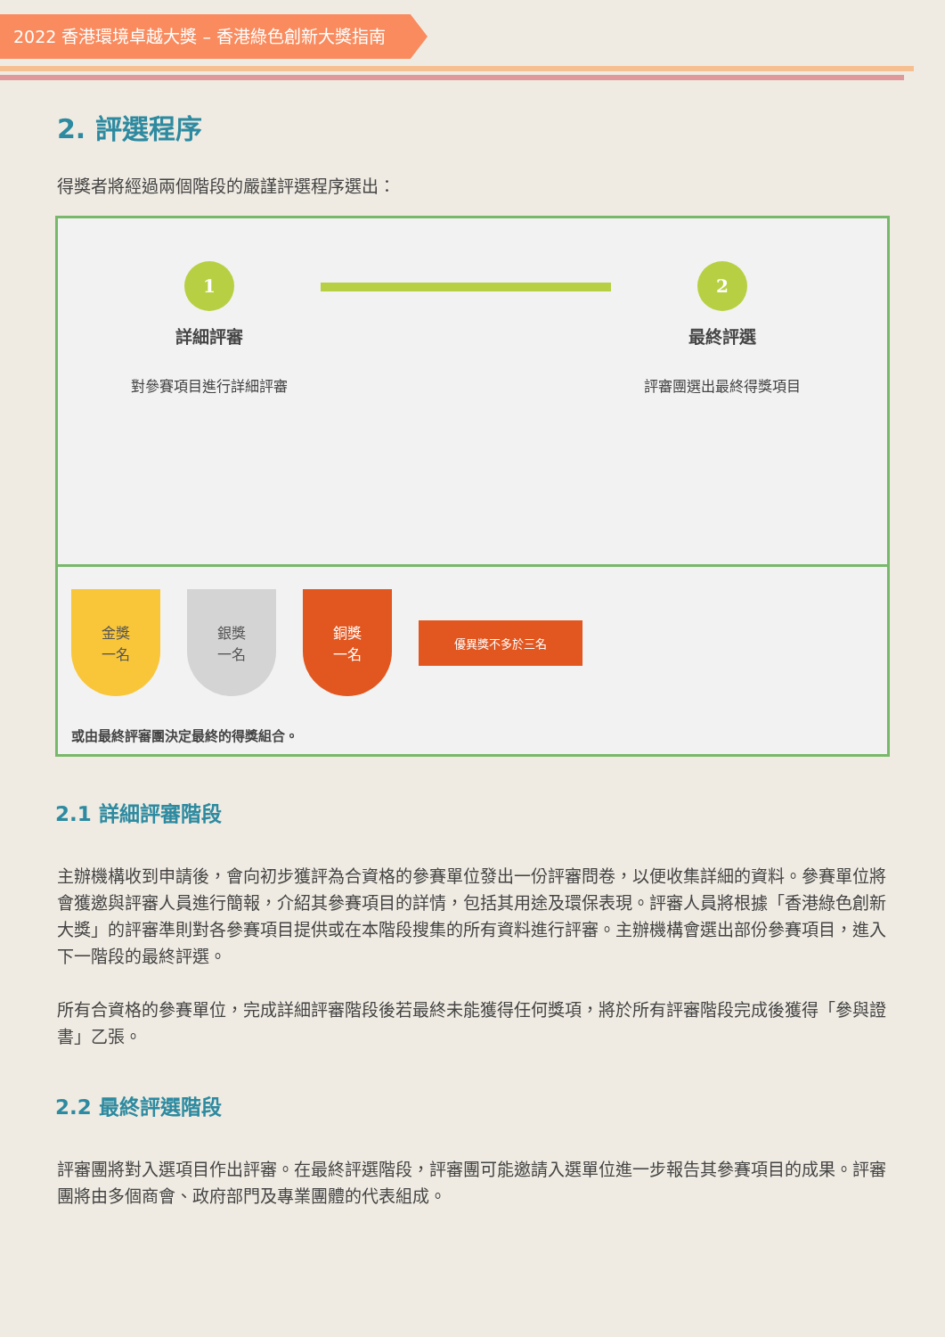2022 香港環境卓越大獎 – 香港綠色創新大獎指南
2. 評選程序
得獎者將經過兩個階段的嚴謹評選程序選出：
1
詳細評審
對參賽項目進行詳細評審
2
最終評選
評審團選出最終得獎項目
金獎
一名
銀獎
一名
銅獎
一名
優異獎不多於三名
或由最終評審團決定最終的得獎組合。
2.1 詳細評審階段
主辦機構收到申請後，會向初步獲評為合資格的參賽單位發出一份評審問卷，以便收集詳細的資料。參賽單位將會獲邀與評審人員進行簡報，介紹其參賽項目的詳情，包括其用途及環保表現。評審人員將根據「香港綠色創新大獎」的評審準則對各參賽項目提供或在本階段搜集的所有資料進行評審。主辦機構會選出部份參賽項目，進入下一階段的最終評選。
所有合資格的參賽單位，完成詳細評審階段後若最終未能獲得任何獎項，將於所有評審階段完成後獲得「參與證書」乙張。
2.2 最終評選階段
評審團將對入選項目作出評審。在最終評選階段，評審團可能邀請入選單位進一步報告其參賽項目的成果。評審團將由多個商會、政府部門及專業團體的代表組成。